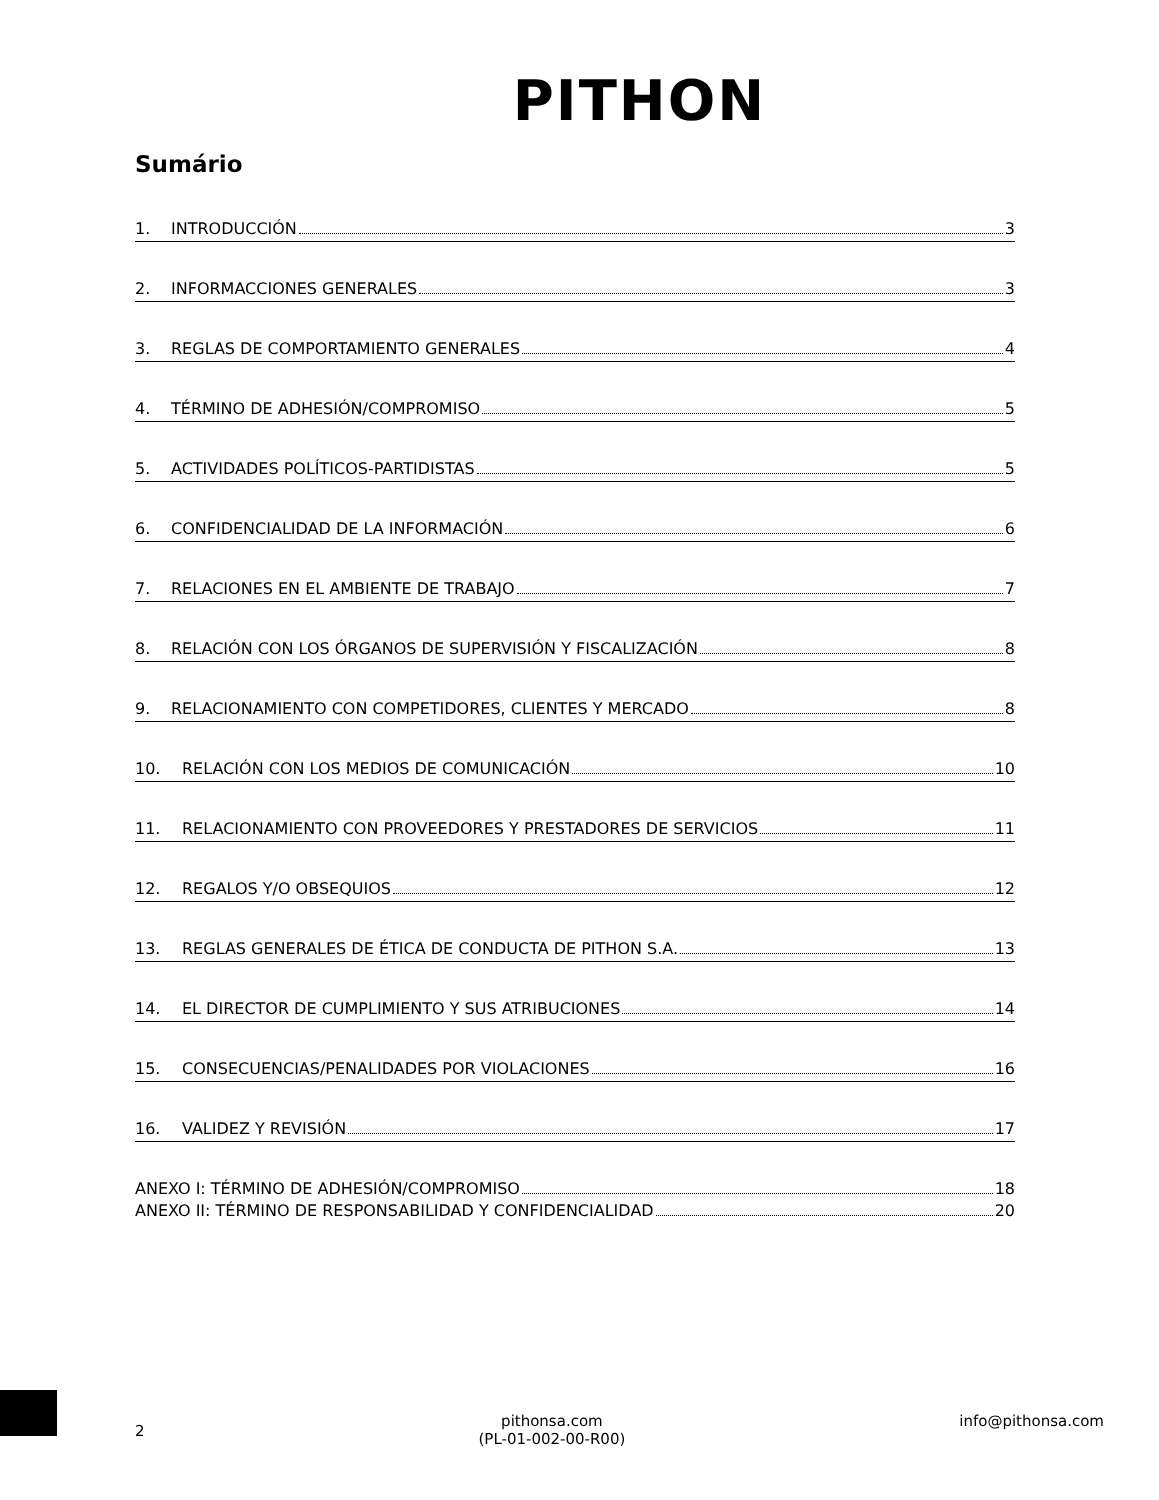PITHON
Sumário
1. INTRODUCCIÓN 3
2. INFORMACCIONES GENERALES 3
3. REGLAS DE COMPORTAMIENTO GENERALES 4
4. TÉRMINO DE ADHESIÓN/COMPROMISO 5
5. ACTIVIDADES POLÍTICOS-PARTIDISTAS 5
6. CONFIDENCIALIDAD DE LA INFORMACIÓN 6
7. RELACIONES EN EL AMBIENTE DE TRABAJO 7
8. RELACIÓN CON LOS ÓRGANOS DE SUPERVISIÓN Y FISCALIZACIÓN 8
9. RELACIONAMIENTO CON COMPETIDORES, CLIENTES Y MERCADO 8
10. RELACIÓN CON LOS MEDIOS DE COMUNICACIÓN 10
11. RELACIONAMIENTO CON PROVEEDORES Y PRESTADORES DE SERVICIOS 11
12. REGALOS Y/O OBSEQUIOS 12
13. REGLAS GENERALES DE ÉTICA DE CONDUCTA DE PITHON S.A. 13
14. EL DIRECTOR DE CUMPLIMIENTO Y SUS ATRIBUCIONES 14
15. CONSECUENCIAS/PENALIDADES POR VIOLACIONES 16
16. VALIDEZ Y REVISIÓN 17
ANEXO I: TÉRMINO DE ADHESIÓN/COMPROMISO 18
ANEXO II: TÉRMINO DE RESPONSABILIDAD Y CONFIDENCIALIDAD 20
2 pithonsa.com
(PL-01-002-00-R00) info@pithonsa.com